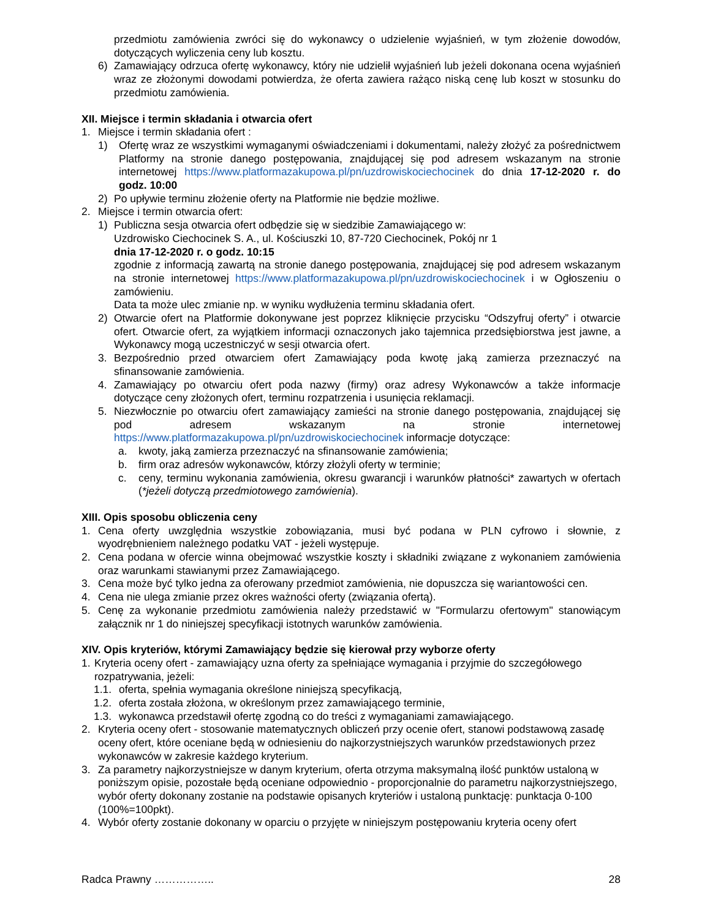przedmiotu zamówienia zwróci się do wykonawcy o udzielenie wyjaśnień, w tym złożenie dowodów, dotyczących wyliczenia ceny lub kosztu.
6) Zamawiający odrzuca ofertę wykonawcy, który nie udzielił wyjaśnień lub jeżeli dokonana ocena wyjaśnień wraz ze złożonymi dowodami potwierdza, że oferta zawiera rażąco niską cenę lub koszt w stosunku do przedmiotu zamówienia.
XII. Miejsce i termin składania i otwarcia ofert
1. Miejsce i termin składania ofert :
1) Ofertę wraz ze wszystkimi wymaganymi oświadczeniami i dokumentami, należy złożyć za pośrednictwem Platformy na stronie danego postępowania, znajdującej się pod adresem wskazanym na stronie internetowej https://www.platformazakupowa.pl/pn/uzdrowiskociechocinek do dnia 17-12-2020 r. do godz. 10:00
2) Po upływie terminu złożenie oferty na Platformie nie będzie możliwe.
2. Miejsce i termin otwarcia ofert:
1) Publiczna sesja otwarcia ofert odbędzie się w siedzibie Zamawiającego w:
Uzdrowisko Ciechocinek S. A., ul. Kościuszki 10, 87-720 Ciechocinek, Pokój nr 1
dnia 17-12-2020 r. o godz. 10:15
zgodnie z informacją zawartą na stronie danego postępowania, znajdującej się pod adresem wskazanym na stronie internetowej https://www.platformazakupowa.pl/pn/uzdrowiskociechocinek i w Ogłoszeniu o zamówieniu.
Data ta może ulec zmianie np. w wyniku wydłużenia terminu składania ofert.
2) Otwarcie ofert na Platformie dokonywane jest poprzez kliknięcie przycisku “Odszyfruj oferty” i otwarcie ofert. Otwarcie ofert, za wyjątkiem informacji oznaczonych jako tajemnica przedsiębiorstwa jest jawne, a Wykonawcy mogą uczestniczyć w sesji otwarcia ofert.
3. Bezpośrednio przed otwarciem ofert Zamawiający poda kwotę jaką zamierza przeznaczyć na sfinansowanie zamówienia.
4. Zamawiający po otwarciu ofert poda nazwy (firmy) oraz adresy Wykonawców a także informacje dotyczące ceny złożonych ofert, terminu rozpatrzenia i usunięcia reklamacji.
5. Niezwłocznie po otwarciu ofert zamawiający zamieści na stronie danego postępowania, znajdującej się pod adresem wskazanym na stronie internetowej https://www.platformazakupowa.pl/pn/uzdrowiskociechocinek informacje dotyczące:
a. kwoty, jaką zamierza przeznaczyć na sfinansowanie zamówienia;
b. firm oraz adresów wykonawców, którzy złożyli oferty w terminie;
c. ceny, terminu wykonania zamówienia, okresu gwarancji i warunków płatności* zawartych w ofertach (*jeżeli dotyczą przedmiotowego zamówienia).
XIII. Opis sposobu obliczenia ceny
1. Cena oferty uwzględnia wszystkie zobowiązania, musi być podana w PLN cyfrowo i słownie, z wyodrębnieniem należnego podatku VAT - jeżeli występuje.
2. Cena podana w ofercie winna obejmować wszystkie koszty i składniki związane z wykonaniem zamówienia oraz warunkami stawianymi przez Zamawiającego.
3. Cena może być tylko jedna za oferowany przedmiot zamówienia, nie dopuszcza się wariantowości cen.
4. Cena nie ulega zmianie przez okres ważności oferty (związania ofertą).
5. Cenę za wykonanie przedmiotu zamówienia należy przedstawić w "Formularzu ofertowym" stanowiącym załącznik nr 1 do niniejszej specyfikacji istotnych warunków zamówienia.
XIV. Opis kryteriów, którymi Zamawiający będzie się kierował przy wyborze oferty
1. Kryteria oceny ofert - zamawiający uzna oferty za spełniające wymagania i przyjmie do szczegółowego rozpatrywania, jeżeli:
1.1. oferta, spełnia wymagania określone niniejszą specyfikacją,
1.2. oferta została złożona, w określonym przez zamawiającego terminie,
1.3. wykonawca przedstawił ofertę zgodną co do treści z wymaganiami zamawiającego.
2. Kryteria oceny ofert - stosowanie matematycznych obliczeń przy ocenie ofert, stanowi podstawową zasadę oceny ofert, które oceniane będą w odniesieniu do najkorzystniejszych warunków przedstawionych przez wykonawców w zakresie każdego kryterium.
3. Za parametry najkorzystniejsze w danym kryterium, oferta otrzyma maksymalną ilość punktów ustaloną w poniższym opisie, pozostałe będą oceniane odpowiednio - proporcjonalnie do parametru najkorzystniejszego, wybór oferty dokonany zostanie na podstawie opisanych kryteriów i ustaloną punktację: punktacja 0-100 (100%=100pkt).
4. Wybór oferty zostanie dokonany w oparciu o przyjęte w niniejszym postępowaniu kryteria oceny ofert
Radca Prawny …………….. 28